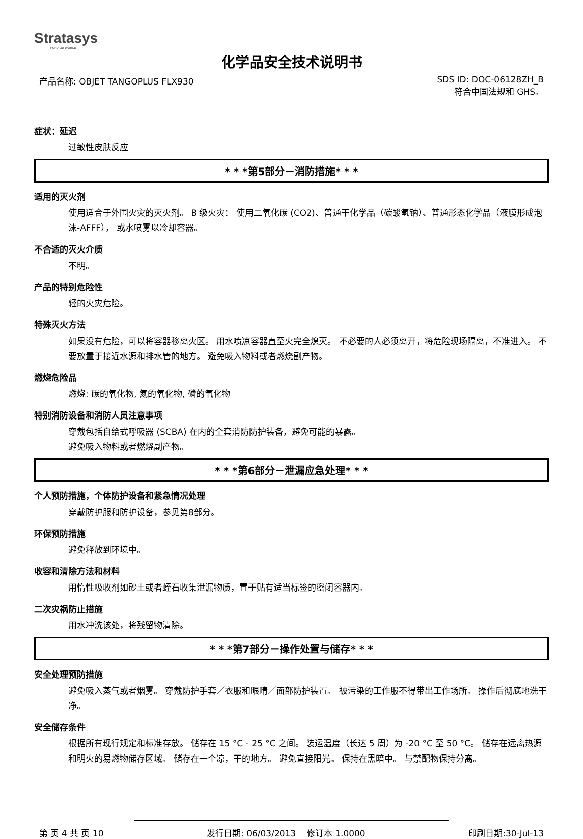Stratasys
FOR A 3D WORLD
化学品安全技术说明书
产品名称: OBJET TANGOPLUS FLX930
SDS ID: DOC-06128ZH_B
符合中国法规和 GHS。
症状：延迟
过敏性皮肤反应
* * *第5部分－消防措施* * *
适用的灭火剂
使用适合于外围火灾的灭火剂。 B 级火灾： 使用二氧化碳 (CO2)、普通干化学品（碳酸氢钠）、普通形态化学品（液膜形成泡沫-AFFF）， 或水喷雾以冷却容器。
不合适的灭火介质
不明。
产品的特别危险性
轻的火灾危险。
特殊灭火方法
如果没有危险，可以将容器移离火区。 用水喷凉容器直至火完全熄灭。 不必要的人必须离开，将危险现场隔离，不准进入。 不要放置于接近水源和排水管的地方。 避免吸入物料或者燃烧副产物。
燃烧危险品
燃烧: 碳的氧化物, 氮的氧化物, 磷的氧化物
特别消防设备和消防人员注意事项
穿戴包括自给式呼吸器 (SCBA) 在内的全套消防防护装备，避免可能的暴露。
避免吸入物料或者燃烧副产物。
* * *第6部分－泄漏应急处理* * *
个人预防措施，个体防护设备和紧急情况处理
穿戴防护服和防护设备，参见第8部分。
环保预防措施
避免释放到环境中。
收容和清除方法和材料
用惰性吸收剂如砂土或者蛭石收集泄漏物质，置于贴有适当标签的密闭容器内。
二次灾祸防止措施
用水冲洗该处，将残留物清除。
* * *第7部分－操作处置与储存* * *
安全处理预防措施
避免吸入蒸气或者烟雾。 穿戴防护手套／衣服和眼睛／面部防护装置。 被污染的工作服不得带出工作场所。 操作后彻底地洗干净。
安全储存条件
根据所有现行规定和标准存放。 储存在 15 °C - 25 °C 之间。 装运温度（长达 5 周）为 -20 °C 至 50 °C。 储存在远离热源和明火的易燃物储存区域。 储存在一个凉，干的地方。 避免直接阳光。 保持在黑暗中。 与禁配物保持分离。
第 页 4 共 页 10 发行日期: 06/03/2013 修订本 1.0000
印刷日期:30-Jul-13